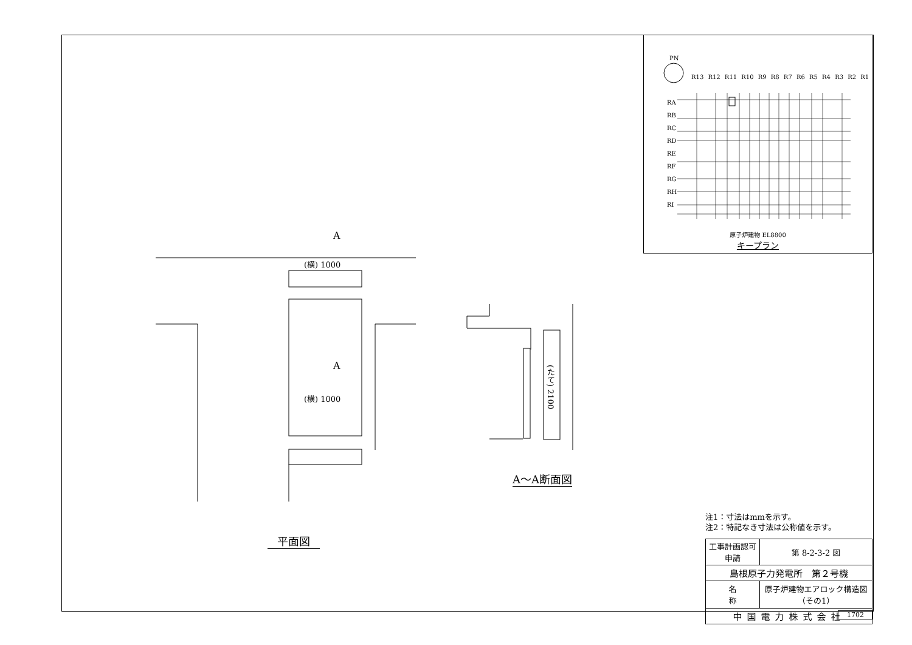PN
R13 R12 R11 R10 R9 R8 R7 R6 R5 R4 R3 R2 R1
RA
RB
RC
RD
RE
RF
RG
RH
RI
原子炉建物 EL8800
キープラン
A
(横) 1000
A
(横) 1000
(たて) 2100
A～A断面図
平面図
注1：寸法はmmを示す。
注2：特記なき寸法は公称値を示す。
| 工事計画認可申請 | | 第 8-2-3-2 図 |
| 島根原子力発電所 第２号機 | | |
| 名 称 | 原子炉建物エアロック構造図（その1） | |
| 中国電力株式会社 | | |
1702